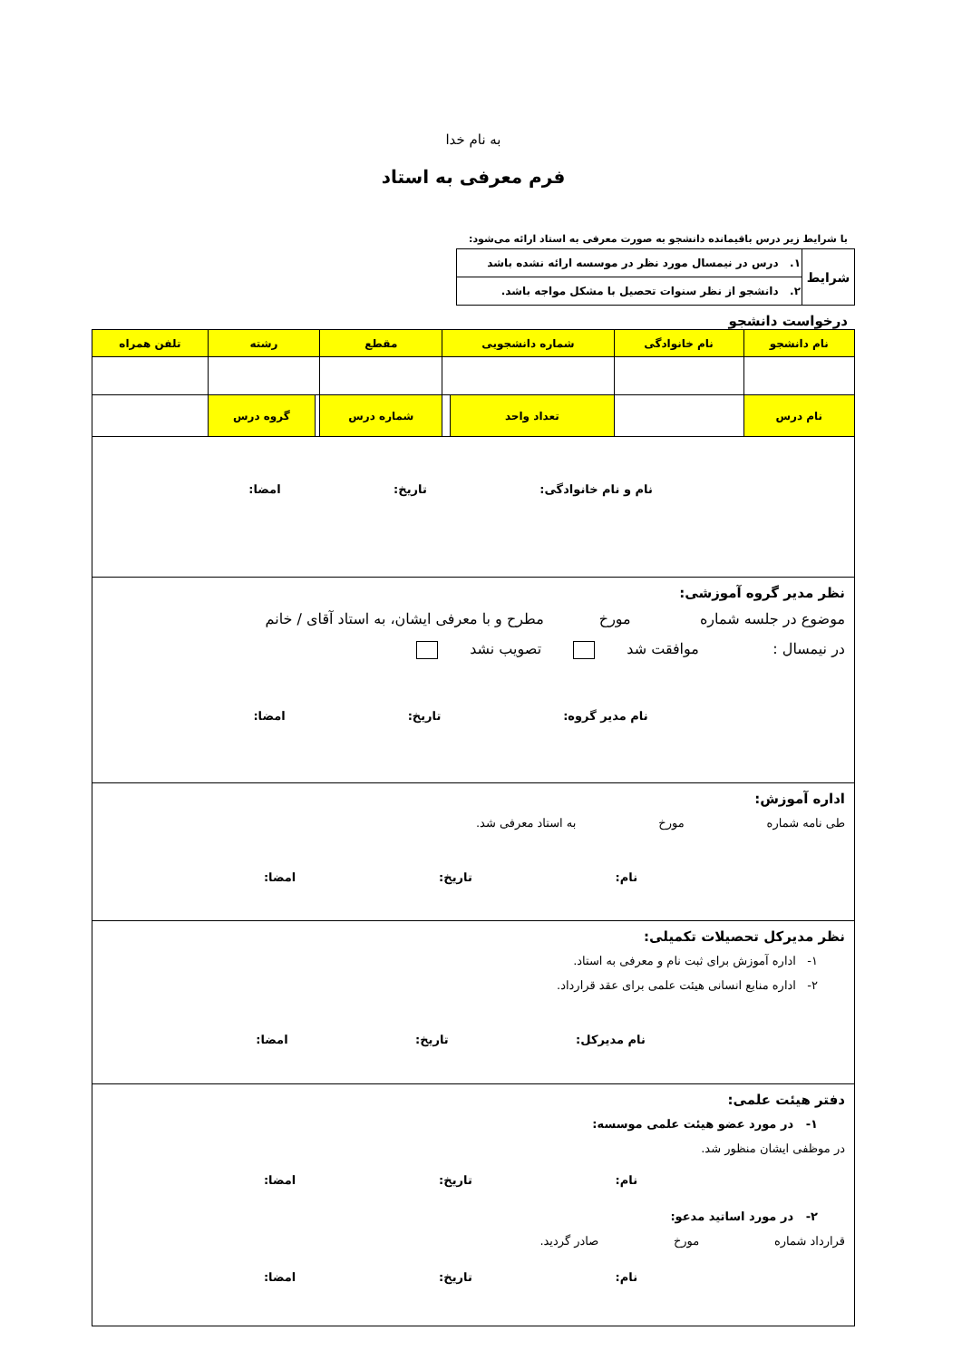به نام خدا
فرم معرفی به استاد
با شرایط زیر درس باقیمانده دانشجو به صورت معرفی به استاد ارائه می‌شود:
| شرایط | ۱. درس در نیمسال مورد نظر در موسسه ارائه نشده باشد |
| | ۲. دانشجو از نظر سنوات تحصیل با مشکل مواجه باشد. |
درخواست دانشجو
| نام دانشجو | نام خانوادگی | شماره دانشجویی | | مقطع | رشته | | تلفن همراه |
| نام درس | | تعداد واحد | | شماره درس | | گروه درس | |
نام و نام خانوادگی: تاریخ: امضا:
نظر مدیر گروه آموزشی:
موضوع در جلسه شماره مورخ مطرح و با معرفی ایشان، به استاد آقای / خانم
در نیمسال : موافقت شد تصویب نشد
نام مدیر گروه: تاریخ: امضا:
اداره آموزش:
طی نامه شماره مورخ به استاد معرفی شد.
نام: تاریخ: امضا:
نظر مدیرکل تحصیلات تکمیلی:
۱- اداره آموزش برای ثبت نام و معرفی به استاد.
۲- اداره منابع انسانی هیئت علمی برای عقد قرارداد.
نام مدیرکل: تاریخ: امضا:
دفتر هیئت علمی:
۱- در مورد عضو هیئت علمی موسسه:
در موظفی ایشان منظور شد.
نام: تاریخ: امضا:
۲- در مورد اساتید مدعو:
قرارداد شماره مورخ صادر گردید.
نام: تاریخ: امضا: